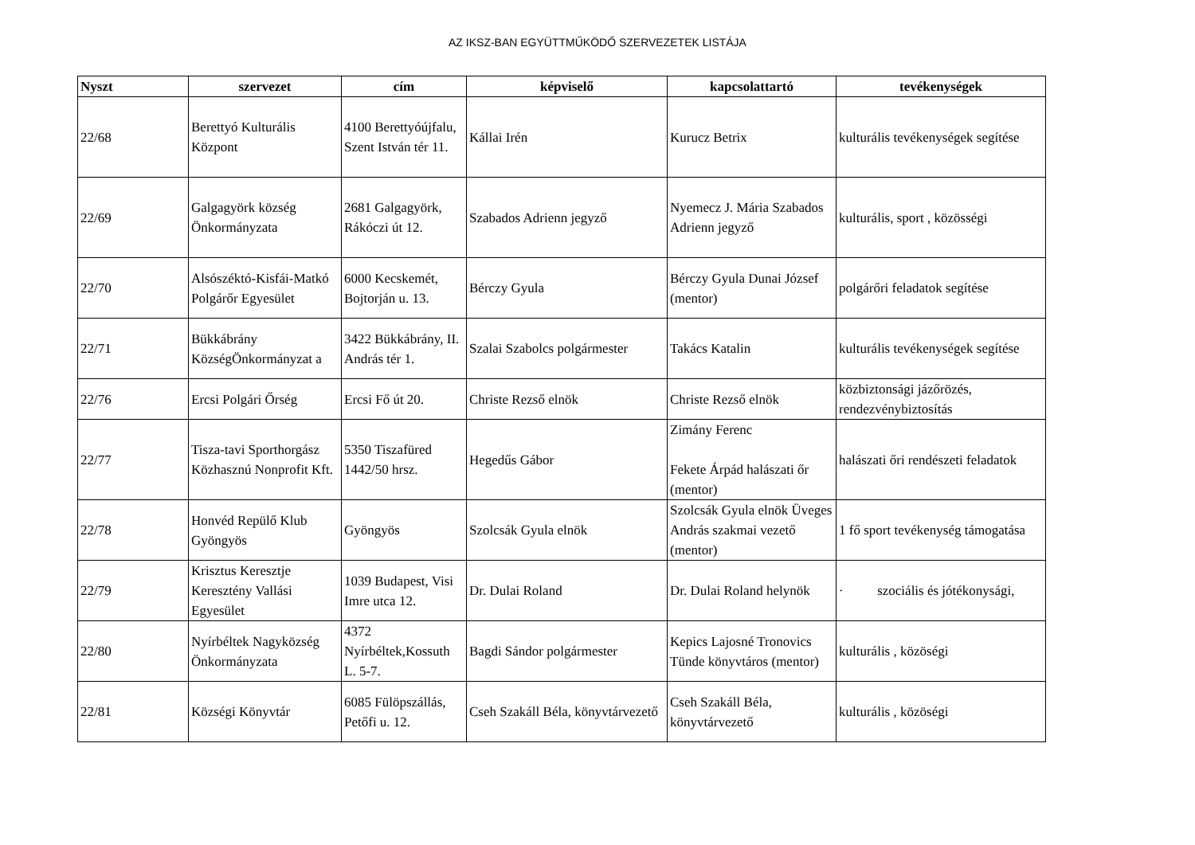AZ IKSZ-BAN EGYÜTTMŰKÖDŐ SZERVEZETEK LISTÁJA
| Nyszt | szervezet | cím | képviselő | kapcsolattartó | tevékenységek |
| --- | --- | --- | --- | --- | --- |
| 22/68 | Berettyó Kulturális Központ | 4100 Berettyóújfalu, Szent István tér 11. | Kállai Irén | Kurucz Betrix | kulturális tevékenységek segítése |
| 22/69 | Galgagyörk község Önkormányzata | 2681 Galgagyörk, Rákóczi út 12. | Szabados Adrienn jegyző | Nyemecz J. Mária Szabados Adrienn jegyző | kulturális, sport , közösségi |
| 22/70 | Alsószéktó-Kisfái-Matkó Polgárőr Egyesület | 6000 Kecskemét, Bojtorján u. 13. | Bérczy Gyula | Bérczy Gyula Dunai József (mentor) | polgárőri feladatok segítése |
| 22/71 | Bükkábrány KözségÖnkormányzat a | 3422 Bükkábrány, II. András tér 1. | Szalai Szabolcs polgármester | Takács Katalin | kulturális tevékenységek segítése |
| 22/76 | Ercsi Polgári Őrség | Ercsi Fő út 20. | Christe Rezső elnök | Christe Rezső elnök | közbiztonsági jázőrözés, rendezvénybiztosítás |
| 22/77 | Tisza-tavi Sporthorgász Közhasznú Nonprofit Kft. | 5350 Tiszafüred 1442/50 hrsz. | Hegedűs Gábor | Zimány Ferenc Fekete Árpád halászati őr (mentor) | halászati őri rendészeti feladatok |
| 22/78 | Honvéd Repülő Klub Gyöngyös | Gyöngyös | Szolcsák Gyula elnök | Szolcsák Gyula elnök Üveges András szakmai vezető (mentor) | 1 fő sport tevékenység támogatása |
| 22/79 | Krisztus Keresztje Keresztény Vallási Egyesület | 1039 Budapest, Visi Imre utca 12. | Dr. Dulai Roland | Dr. Dulai Roland helynök | · szociális és jótékonysági, |
| 22/80 | Nyírbéltek Nagyközség Önkormányzata | 4372 Nyírbéltek,Kossuth L. 5-7. | Bagdi Sándor polgármester | Kepics Lajosné Tronovics Tünde könyvtáros (mentor) | kulturális , közöségi |
| 22/81 | Községi Könyvtár | 6085 Fülöpszállás, Petőfi u. 12. | Cseh Szakáll Béla, könyvtárvezető | Cseh Szakáll Béla, könyvtárvezető | kulturális , közöségi |